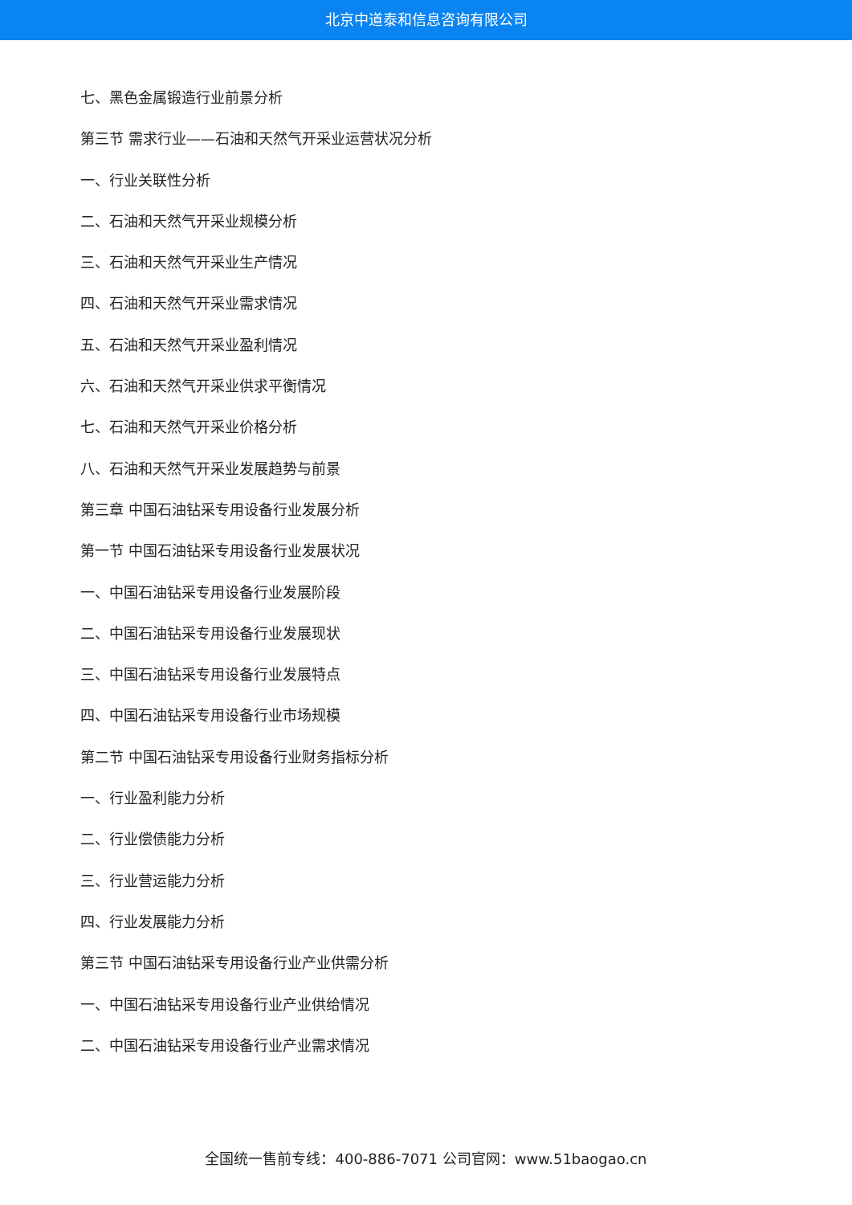北京中道泰和信息咨询有限公司
七、黑色金属锻造行业前景分析
第三节 需求行业——石油和天然气开采业运营状况分析
一、行业关联性分析
二、石油和天然气开采业规模分析
三、石油和天然气开采业生产情况
四、石油和天然气开采业需求情况
五、石油和天然气开采业盈利情况
六、石油和天然气开采业供求平衡情况
七、石油和天然气开采业价格分析
八、石油和天然气开采业发展趋势与前景
第三章 中国石油钻采专用设备行业发展分析
第一节 中国石油钻采专用设备行业发展状况
一、中国石油钻采专用设备行业发展阶段
二、中国石油钻采专用设备行业发展现状
三、中国石油钻采专用设备行业发展特点
四、中国石油钻采专用设备行业市场规模
第二节 中国石油钻采专用设备行业财务指标分析
一、行业盈利能力分析
二、行业偿债能力分析
三、行业营运能力分析
四、行业发展能力分析
第三节 中国石油钻采专用设备行业产业供需分析
一、中国石油钻采专用设备行业产业供给情况
二、中国石油钻采专用设备行业产业需求情况
全国统一售前专线：400-886-7071 公司官网：www.51baogao.cn